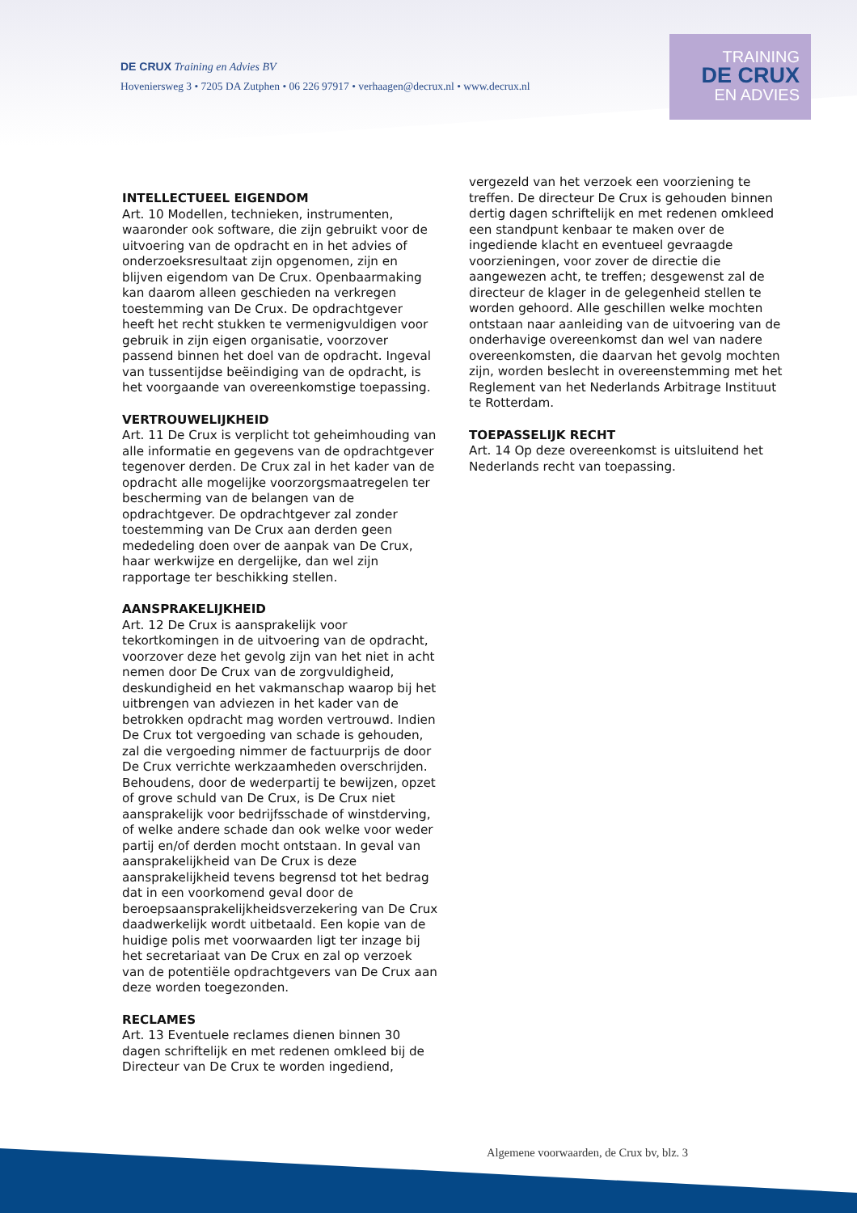DE CRUX Training en Advies BV
Hoveniersweg 3 • 7205 DA Zutphen • 06 226 97917 • verhaagen@decrux.nl • www.decrux.nl
TRAINING
DE CRUX
EN ADVIES
INTELLECTUEEL EIGENDOM
Art. 10 Modellen, technieken, instrumenten, waaronder ook software, die zijn gebruikt voor de uitvoering van de opdracht en in het advies of onderzoeksresultaat zijn opgenomen, zijn en blijven eigendom van De Crux. Openbaarmaking kan daarom alleen geschieden na verkregen toestemming van De Crux. De opdrachtgever heeft het recht stukken te vermenigvuldigen voor gebruik in zijn eigen organisatie, voorzover passend binnen het doel van de opdracht. Ingeval van tussentijdse beëindiging van de opdracht, is het voorgaande van overeenkomstige toepassing.
VERTROUWELIJKHEID
Art. 11 De Crux is verplicht tot geheimhouding van alle informatie en gegevens van de opdrachtgever tegenover derden. De Crux zal in het kader van de opdracht alle mogelijke voorzorgsmaatregelen ter bescherming van de belangen van de opdrachtgever. De opdrachtgever zal zonder toestemming van De Crux aan derden geen mededeling doen over de aanpak van De Crux, haar werkwijze en dergelijke, dan wel zijn rapportage ter beschikking stellen.
AANSPRAKELIJKHEID
Art. 12 De Crux is aansprakelijk voor tekortkomingen in de uitvoering van de opdracht, voorzover deze het gevolg zijn van het niet in acht nemen door De Crux van de zorgvuldigheid, deskundigheid en het vakmanschap waarop bij het uitbrengen van adviezen in het kader van de betrokken opdracht mag worden vertrouwd. Indien De Crux tot vergoeding van schade is gehouden, zal die vergoeding nimmer de factuurprijs de door De Crux verrichte werkzaamheden overschrijden. Behoudens, door de wederpartij te bewijzen, opzet of grove schuld van De Crux, is De Crux niet aansprakelijk voor bedrijfsschade of winstderving, of welke andere schade dan ook welke voor weder partij en/of derden mocht ontstaan. In geval van aansprakelijkheid van De Crux is deze aansprakelijkheid tevens begrensd tot het bedrag dat in een voorkomend geval door de beroepsaansprakelijkheidsverzekering van De Crux daadwerkelijk wordt uitbetaald. Een kopie van de huidige polis met voorwaarden ligt ter inzage bij het secretariaat van De Crux en zal op verzoek van de potentiële opdrachtgevers van De Crux aan deze worden toegezonden.
RECLAMES
Art. 13 Eventuele reclames dienen binnen 30 dagen schriftelijk en met redenen omkleed bij de Directeur van De Crux te worden ingediend,
vergezeld van het verzoek een voorziening te treffen. De directeur De Crux is gehouden binnen dertig dagen schriftelijk en met redenen omkleed een standpunt kenbaar te maken over de ingediende klacht en eventueel gevraagde voorzieningen, voor zover de directie die aangewezen acht, te treffen; desgewenst zal de directeur de klager in de gelegenheid stellen te worden gehoord. Alle geschillen welke mochten ontstaan naar aanleiding van de uitvoering van de onderhavige overeenkomst dan wel van nadere overeenkomsten, die daarvan het gevolg mochten zijn, worden beslecht in overeenstemming met het Reglement van het Nederlands Arbitrage Instituut te Rotterdam.
TOEPASSELIJK RECHT
Art. 14 Op deze overeenkomst is uitsluitend het Nederlands recht van toepassing.
Algemene voorwaarden, de Crux bv, blz. 3